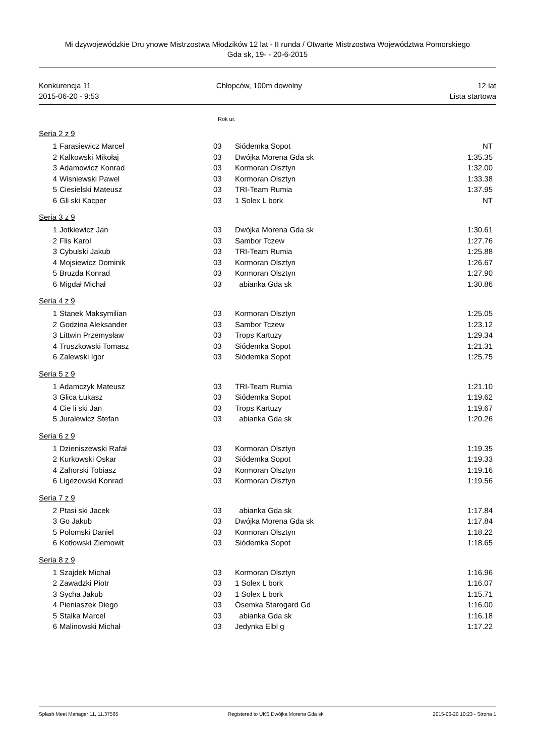Mi dzywojewódzkie Dru ynowe Mistrzostwa Młodzików 12 lat - II runda / Otwarte Mistrzostwa Województwa Pomorskiego
Gda sk, 19- - 20-6-2015
Konkurencja 11
2015-06-20 - 9:53
Chłopców, 100m dowolny 12 lat
Lista startowa
Rok ur.
Seria 2 z 9
| 1 | Farasiewicz Marcel | 03 | Siódemka Sopot | NT |
| 2 | Kalkowski Mikołaj | 03 | Dwójka Morena Gda sk | 1:35.35 |
| 3 | Adamowicz Konrad | 03 | Kormoran Olsztyn | 1:32.00 |
| 4 | Wisniewski Pawel | 03 | Kormoran Olsztyn | 1:33.38 |
| 5 | Ciesielski Mateusz | 03 | TRI-Team Rumia | 1:37.95 |
| 6 | Gli ski Kacper | 03 | 1 Solex L bork | NT |
Seria 3 z 9
| 1 | Jotkiewicz Jan | 03 | Dwójka Morena Gda sk | 1:30.61 |
| 2 | Flis Karol | 03 | Sambor Tczew | 1:27.76 |
| 3 | Cybulski Jakub | 03 | TRI-Team Rumia | 1:25.88 |
| 4 | Mojsiewicz Dominik | 03 | Kormoran Olsztyn | 1:26.67 |
| 5 | Bruzda Konrad | 03 | Kormoran Olsztyn | 1:27.90 |
| 6 | Migdał Michał | 03 | abianka Gda sk | 1:30.86 |
Seria 4 z 9
| 1 | Stanek Maksymilian | 03 | Kormoran Olsztyn | 1:25.05 |
| 2 | Godzina Aleksander | 03 | Sambor Tczew | 1:23.12 |
| 3 | Littwin Przemysław | 03 | Trops Kartuzy | 1:29.34 |
| 4 | Truszkowski Tomasz | 03 | Siódemka Sopot | 1:21.31 |
| 6 | Zalewski Igor | 03 | Siódemka Sopot | 1:25.75 |
Seria 5 z 9
| 1 | Adamczyk Mateusz | 03 | TRI-Team Rumia | 1:21.10 |
| 3 | Glica Łukasz | 03 | Siódemka Sopot | 1:19.62 |
| 4 | Cie li ski Jan | 03 | Trops Kartuzy | 1:19.67 |
| 5 | Juralewicz Stefan | 03 | abianka Gda sk | 1:20.26 |
Seria 6 z 9
| 1 | Dzieniszewski Rafał | 03 | Kormoran Olsztyn | 1:19.35 |
| 2 | Kurkowski Oskar | 03 | Siódemka Sopot | 1:19.33 |
| 4 | Zahorski Tobiasz | 03 | Kormoran Olsztyn | 1:19.16 |
| 6 | Ligezowski Konrad | 03 | Kormoran Olsztyn | 1:19.56 |
Seria 7 z 9
| 2 | Ptasi ski Jacek | 03 | abianka Gda sk | 1:17.84 |
| 3 | Go Jakub | 03 | Dwójka Morena Gda sk | 1:17.84 |
| 5 | Polomski Daniel | 03 | Kormoran Olsztyn | 1:18.22 |
| 6 | Kotłowski Ziemowit | 03 | Siódemka Sopot | 1:18.65 |
Seria 8 z 9
| 1 | Szajdek Michał | 03 | Kormoran Olsztyn | 1:16.96 |
| 2 | Zawadzki Piotr | 03 | 1 Solex L bork | 1:16.07 |
| 3 | Sycha Jakub | 03 | 1 Solex L bork | 1:15.71 |
| 4 | Pieniaszek Diego | 03 | Ósemka Starogard Gd | 1:16.00 |
| 5 | Stalka Marcel | 03 | abianka Gda sk | 1:16.18 |
| 6 | Malinowski Michał | 03 | Jedynka Elbl g | 1:17.22 |
Splash Meet Manager 11, 11.37565 Registered to UKS Dwójka Morena Gda sk 2015-06-20 10:23 - Strona 1